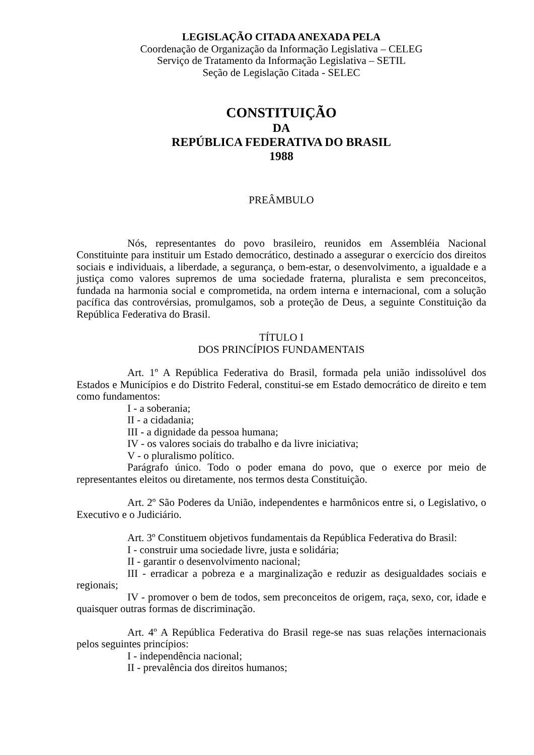LEGISLAÇÃO CITADA ANEXADA PELA
Coordenação de Organização da Informação Legislativa – CELEG
Serviço de Tratamento da Informação Legislativa – SETIL
Seção de Legislação Citada - SELEC
CONSTITUIÇÃO
DA
REPÚBLICA FEDERATIVA DO BRASIL
1988
PREÂMBULO
Nós, representantes do povo brasileiro, reunidos em Assembléia Nacional Constituinte para instituir um Estado democrático, destinado a assegurar o exercício dos direitos sociais e individuais, a liberdade, a segurança, o bem-estar, o desenvolvimento, a igualdade e a justiça como valores supremos de uma sociedade fraterna, pluralista e sem preconceitos, fundada na harmonia social e comprometida, na ordem interna e internacional, com a solução pacífica das controvérsias, promulgamos, sob a proteção de Deus, a seguinte Constituição da República Federativa do Brasil.
TÍTULO I
DOS PRINCÍPIOS FUNDAMENTAIS
Art. 1º A República Federativa do Brasil, formada pela união indissolúvel dos Estados e Municípios e do Distrito Federal, constitui-se em Estado democrático de direito e tem como fundamentos:
I - a soberania;
II - a cidadania;
III - a dignidade da pessoa humana;
IV - os valores sociais do trabalho e da livre iniciativa;
V - o pluralismo político.
Parágrafo único. Todo o poder emana do povo, que o exerce por meio de representantes eleitos ou diretamente, nos termos desta Constituição.
Art. 2º São Poderes da União, independentes e harmônicos entre si, o Legislativo, o Executivo e o Judiciário.
Art. 3º Constituem objetivos fundamentais da República Federativa do Brasil:
I - construir uma sociedade livre, justa e solidária;
II - garantir o desenvolvimento nacional;
III - erradicar a pobreza e a marginalização e reduzir as desigualdades sociais e regionais;
IV - promover o bem de todos, sem preconceitos de origem, raça, sexo, cor, idade e quaisquer outras formas de discriminação.
Art. 4º A República Federativa do Brasil rege-se nas suas relações internacionais pelos seguintes princípios:
I - independência nacional;
II - prevalência dos direitos humanos;